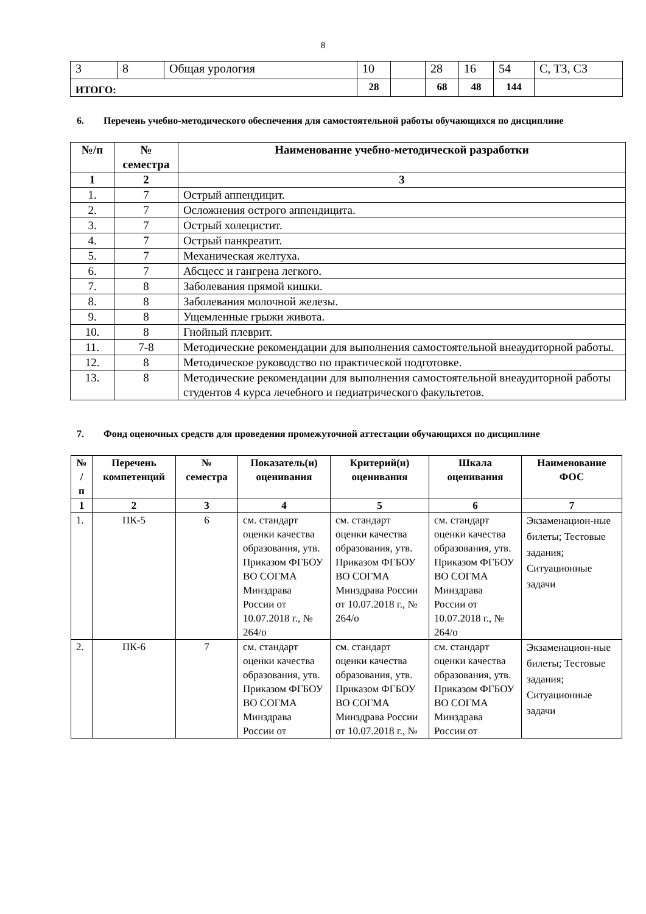8
| 3 | 8 | Общая урология | 10 | | 28 | 16 | 54 | С, ТЗ, СЗ |
| ИТОГО: | | | 28 | | 68 | 48 | 144 | |
6. Перечень учебно-методического обеспечения для самостоятельной работы обучающихся по дисциплине
| №/п | № семестра | Наименование учебно-методической разработки |
| --- | --- | --- |
| 1 | 2 | 3 |
| 1. | 7 | Острый аппендицит. |
| 2. | 7 | Осложнения острого аппендицита. |
| 3. | 7 | Острый холецистит. |
| 4. | 7 | Острый панкреатит. |
| 5. | 7 | Механическая желтуха. |
| 6. | 7 | Абсцесс и гангрена легкого. |
| 7. | 8 | Заболевания прямой кишки. |
| 8. | 8 | Заболевания молочной железы. |
| 9. | 8 | Ущемленные грыжи живота. |
| 10. | 8 | Гнойный плеврит. |
| 11. | 7-8 | Методические рекомендации для выполнения самостоятельной внеаудиторной работы. |
| 12. | 8 | Методическое руководство по практической подготовке. |
| 13. | 8 | Методические рекомендации для выполнения самостоятельной внеаудиторной работы студентов 4 курса лечебного и педиатрического факультетов. |
7. Фонд оценочных средств для проведения промежуточной аттестации обучающихся по дисциплине
| № / п | Перечень компетенций | № семестра | Показатель(и) оценивания | Критерий(и) оценивания | Шкала оценивания | Наименование ФОС |
| --- | --- | --- | --- | --- | --- | --- |
| 1 | 2 | 3 | 4 | 5 | 6 | 7 |
| 1. | ПК-5 | 6 | см. стандарт оценки качества образования, утв. Приказом ФГБОУ ВО СОГМА Минздрава России от 10.07.2018 г., № 264/о | см. стандарт оценки качества образования, утв. Приказом ФГБОУ ВО СОГМА Минздрава России от 10.07.2018 г., № 264/о | см. стандарт оценки качества образования, утв. Приказом ФГБОУ ВО СОГМА Минздрава России от 10.07.2018 г., № 264/о | Экзаменацион-ные билеты; Тестовые задания; Ситуационные задачи |
| 2. | ПК-6 | 7 | см. стандарт оценки качества образования, утв. Приказом ФГБОУ ВО СОГМА Минздрава России от | см. стандарт оценки качества образования, утв. Приказом ФГБОУ ВО СОГМА Минздрава России от 10.07.2018 г., № | см. стандарт оценки качества образования, утв. Приказом ФГБОУ ВО СОГМА Минздрава России от | Экзаменацион-ные билеты; Тестовые задания; Ситуационные задачи |